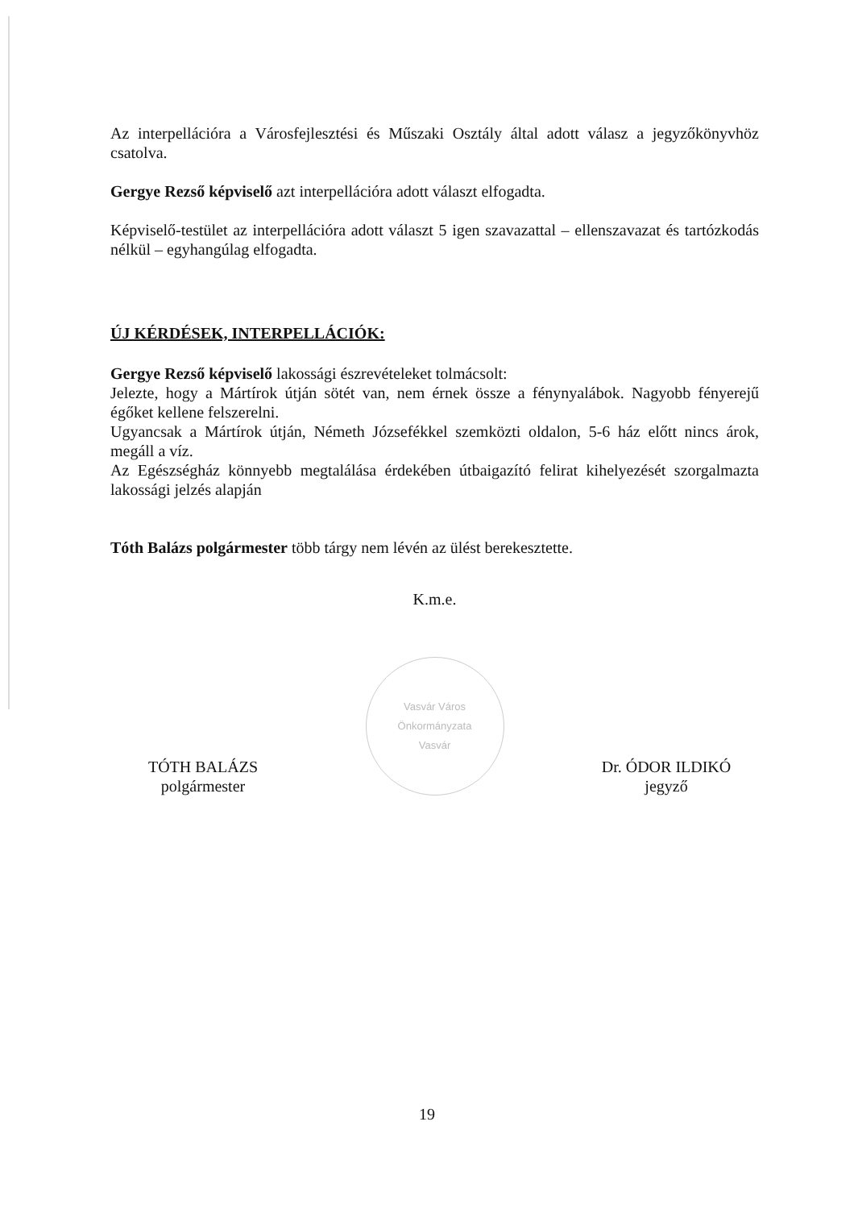Az interpellációra a Városfejlesztési és Műszaki Osztály által adott válasz a jegyzőkönyvhöz csatolva.
Gergye Rezső képviselő azt interpellációra adott választ elfogadta.
Képviselő-testület az interpellációra adott választ 5 igen szavazattal – ellenszavazat és tartózkodás nélkül – egyhangúlag elfogadta.
ÚJ KÉRDÉSEK, INTERPELLÁCIÓK:
Gergye Rezső képviselő lakossági észrevételeket tolmácsolt:
Jelezte, hogy a Mártírok útján sötét van, nem érnek össze a fénynyalábok. Nagyobb fényerejű égőket kellene felszerelni.
Ugyancsak a Mártírok útján, Németh Józsefékkel szemközti oldalon, 5-6 ház előtt nincs árok, megáll a víz.
Az Egészségház könnyebb megtalálása érdekében útbaigazító felirat kihelyezését szorgalmazta lakossági jelzés alapján
Tóth Balázs polgármester több tárgy nem lévén az ülést berekesztette.
K.m.e.
TÓTH BALÁZS
polgármester
Vasvár Város Önkormányzata
Vasvár
Dr. ÓDOR ILDIKÓ
jegyző
19